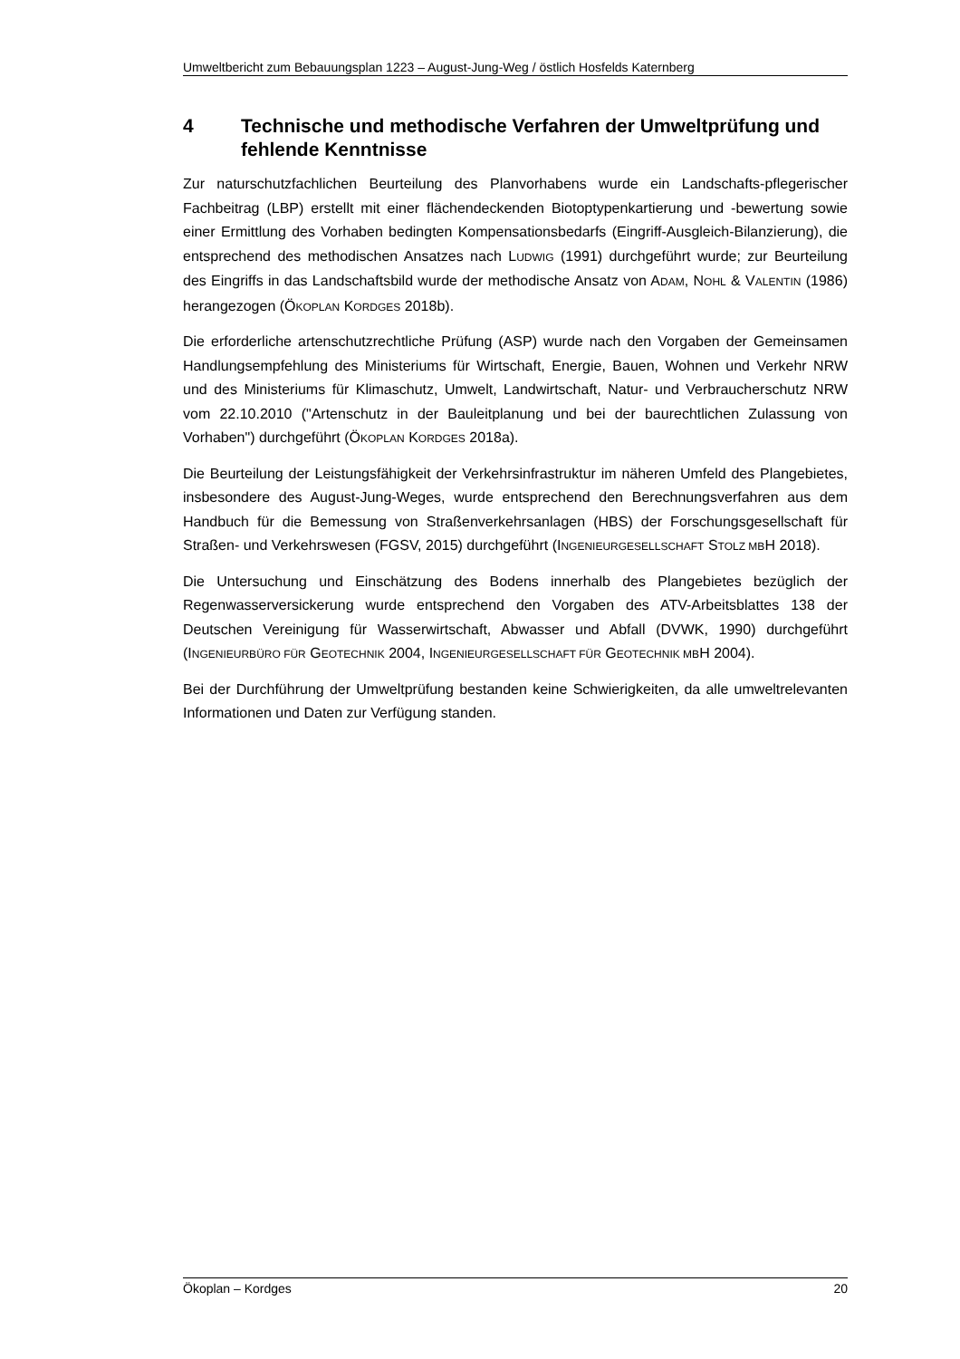Umweltbericht zum Bebauungsplan 1223 – August-Jung-Weg / östlich Hosfelds Katernberg
4 Technische und methodische Verfahren der Umweltprüfung und fehlende Kenntnisse
Zur naturschutzfachlichen Beurteilung des Planvorhabens wurde ein Landschafts-pflegerischer Fachbeitrag (LBP) erstellt mit einer flächendeckenden Biotoptypenkartierung und -bewertung sowie einer Ermittlung des Vorhaben bedingten Kompensationsbedarfs (Eingriff-Ausgleich-Bilanzierung), die entsprechend des methodischen Ansatzes nach LUDWIG (1991) durchgeführt wurde; zur Beurteilung des Eingriffs in das Landschaftsbild wurde der methodische Ansatz von ADAM, NOHL & VALENTIN (1986) herangezogen (ÖKOPLAN KORDGES 2018b).
Die erforderliche artenschutzrechtliche Prüfung (ASP) wurde nach den Vorgaben der Gemeinsamen Handlungsempfehlung des Ministeriums für Wirtschaft, Energie, Bauen, Wohnen und Verkehr NRW und des Ministeriums für Klimaschutz, Umwelt, Landwirtschaft, Natur- und Verbraucherschutz NRW vom 22.10.2010 ("Artenschutz in der Bauleitplanung und bei der baurechtlichen Zulassung von Vorhaben") durchgeführt (ÖKOPLAN KORDGES 2018a).
Die Beurteilung der Leistungsfähigkeit der Verkehrsinfrastruktur im näheren Umfeld des Plangebietes, insbesondere des August-Jung-Weges, wurde entsprechend den Berechnungsverfahren aus dem Handbuch für die Bemessung von Straßenverkehrsanlagen (HBS) der Forschungsgesellschaft für Straßen- und Verkehrswesen (FGSV, 2015) durchgeführt (INGENIEURGESELLSCHAFT STOLZ MBH 2018).
Die Untersuchung und Einschätzung des Bodens innerhalb des Plangebietes bezüglich der Regenwasserversickerung wurde entsprechend den Vorgaben des ATV-Arbeitsblattes 138 der Deutschen Vereinigung für Wasserwirtschaft, Abwasser und Abfall (DVWK, 1990) durchgeführt (INGENIEURBÜRO FÜR GEOTECHNIK 2004, INGENIEURGESELLSCHAFT FÜR GEOTECHNIK MBH 2004).
Bei der Durchführung der Umweltprüfung bestanden keine Schwierigkeiten, da alle umweltrelevanten Informationen und Daten zur Verfügung standen.
Ökoplan – Kordges 20